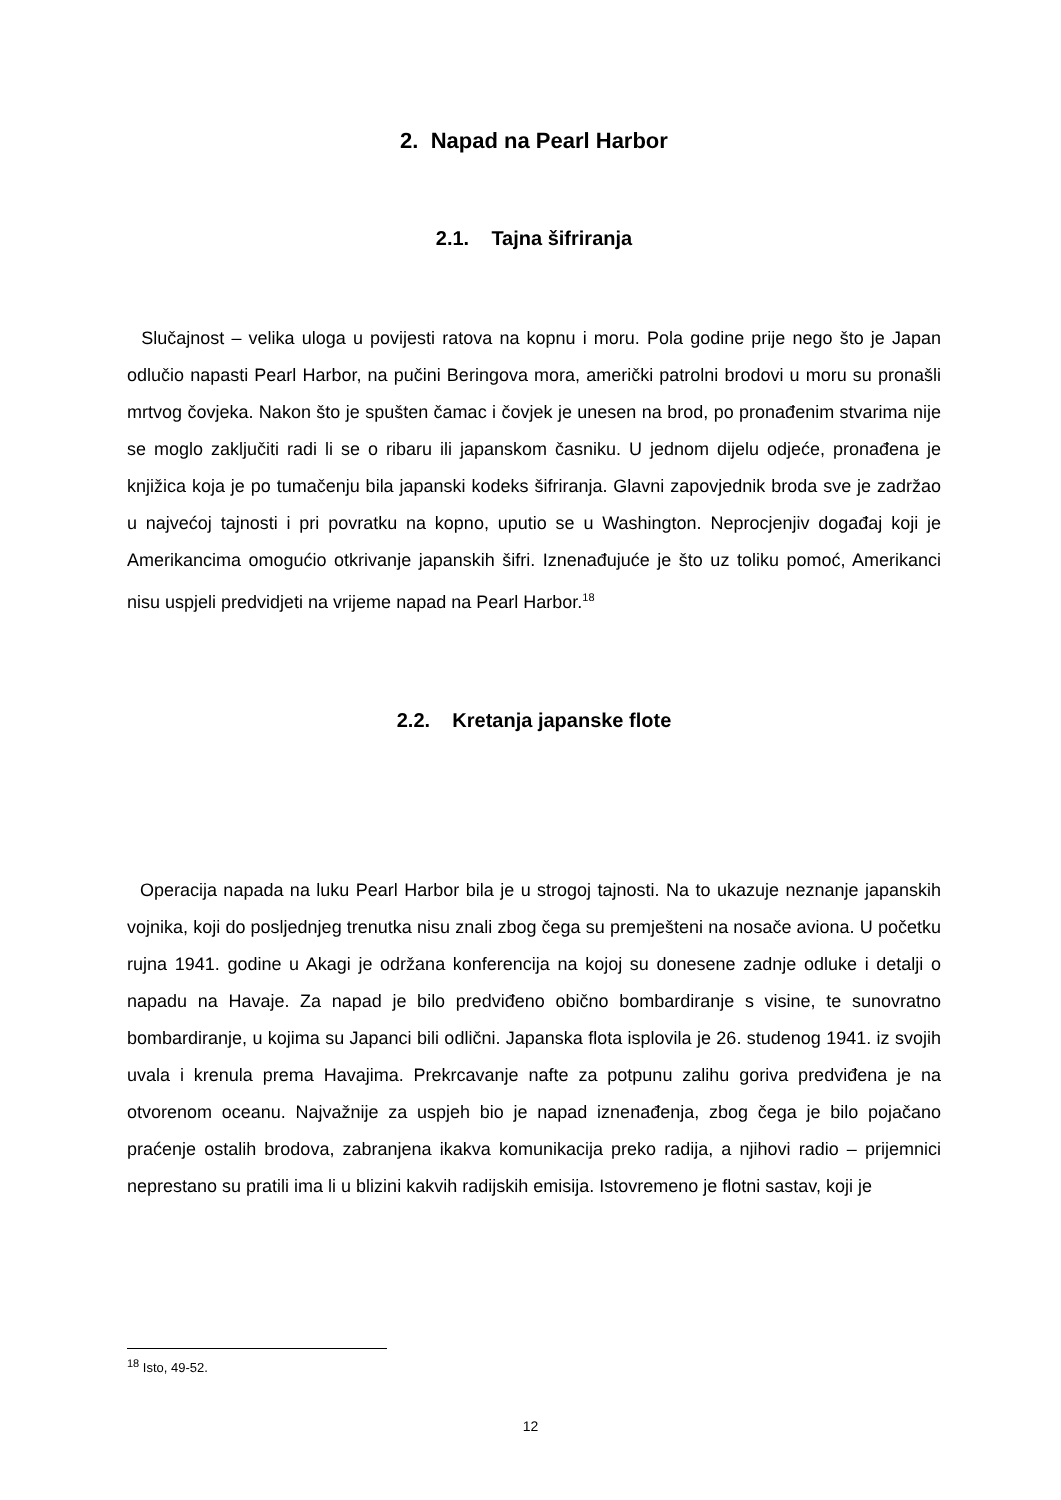2. Napad na Pearl Harbor
2.1. Tajna šifriranja
Slučajnost – velika uloga u povijesti ratova na kopnu i moru. Pola godine prije nego što je Japan odlučio napasti Pearl Harbor, na pučini Beringova mora, američki patrolni brodovi u moru su pronašli mrtvog čovjeka. Nakon što je spušten čamac i čovjek je unesen na brod, po pronađenim stvarima nije se moglo zaključiti radi li se o ribaru ili japanskom časniku. U jednom dijelu odjeće, pronađena je knjižica koja je po tumačenju bila japanski kodeks šifriranja. Glavni zapovjednik broda sve je zadržao u najvećoj tajnosti i pri povratku na kopno, uputio se u Washington. Neprocjenjiv događaj koji je Amerikancima omogućio otkrivanje japanskih šifri. Iznenađujuće je što uz toliku pomoć, Amerikanci nisu uspjeli predvidjeti na vrijeme napad na Pearl Harbor.<sup>18</sup>
2.2. Kretanja japanske flote
Operacija napada na luku Pearl Harbor bila je u strogoj tajnosti. Na to ukazuje neznanje japanskih vojnika, koji do posljednjeg trenutka nisu znali zbog čega su premješteni na nosače aviona. U početku rujna 1941. godine u Akagi je održana konferencija na kojoj su donesene zadnje odluke i detalji o napadu na Havaje. Za napad je bilo predviđeno obično bombardiranje s visine, te sunovratno bombardiranje, u kojima su Japanci bili odlični. Japanska flota isplovila je 26. studenog 1941. iz svojih uvala i krenula prema Havajima. Prekrcavanje nafte za potpunu zalihu goriva predviđena je na otvorenom oceanu. Najvažnije za uspjeh bio je napad iznenađenja, zbog čega je bilo pojačano praćenje ostalih brodova, zabranjena ikakva komunikacija preko radija, a njihovi radio – prijemnici neprestano su pratili ima li u blizini kakvih radijskih emisija. Istovremeno je flotni sastav, koji je
<sup>18</sup> Isto, 49-52.
12